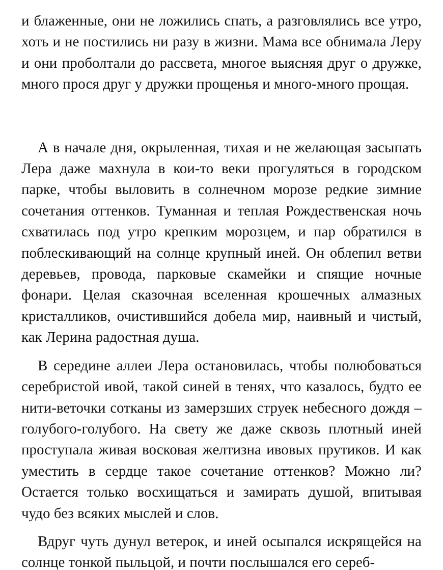и блаженные, они не ложились спать, а разговлялись все утро, хоть и не постились ни разу в жизни. Мама все обнимала Леру и они проболтали до рассвета, многое выясняя друг о дружке, много прося друг у дружки прощенья и много-много прощая.
А в начале дня, окрыленная, тихая и не желающая засыпать Лера даже махнула в кои-то веки прогуляться в городском парке, чтобы выловить в солнечном морозе редкие зимние сочетания оттенков. Туманная и теплая Рождественская ночь схватилась под утро крепким морозцем, и пар обратился в поблескивающий на солнце крупный иней. Он облепил ветви деревьев, провода, парковые скамейки и спящие ночные фонари. Целая сказочная вселенная крошечных алмазных кристалликов, очистившийся добела мир, наивный и чистый, как Лерина радостная душа.
В середине аллеи Лера остановилась, чтобы полюбоваться серебристой ивой, такой синей в тенях, что казалось, будто ее нити-веточки сотканы из замерзших струек небесного дождя – голубого-голубого. На свету же даже сквозь плотный иней проступала живая восковая желтизна ивовых прутиков. И как уместить в сердце такое сочетание оттенков? Можно ли? Остается только восхищаться и замирать душой, впитывая чудо без всяких мыслей и слов.
Вдруг чуть дунул ветерок, и иней осыпался искрящейся на солнце тонкой пыльцой, и почти послышался его сереб-